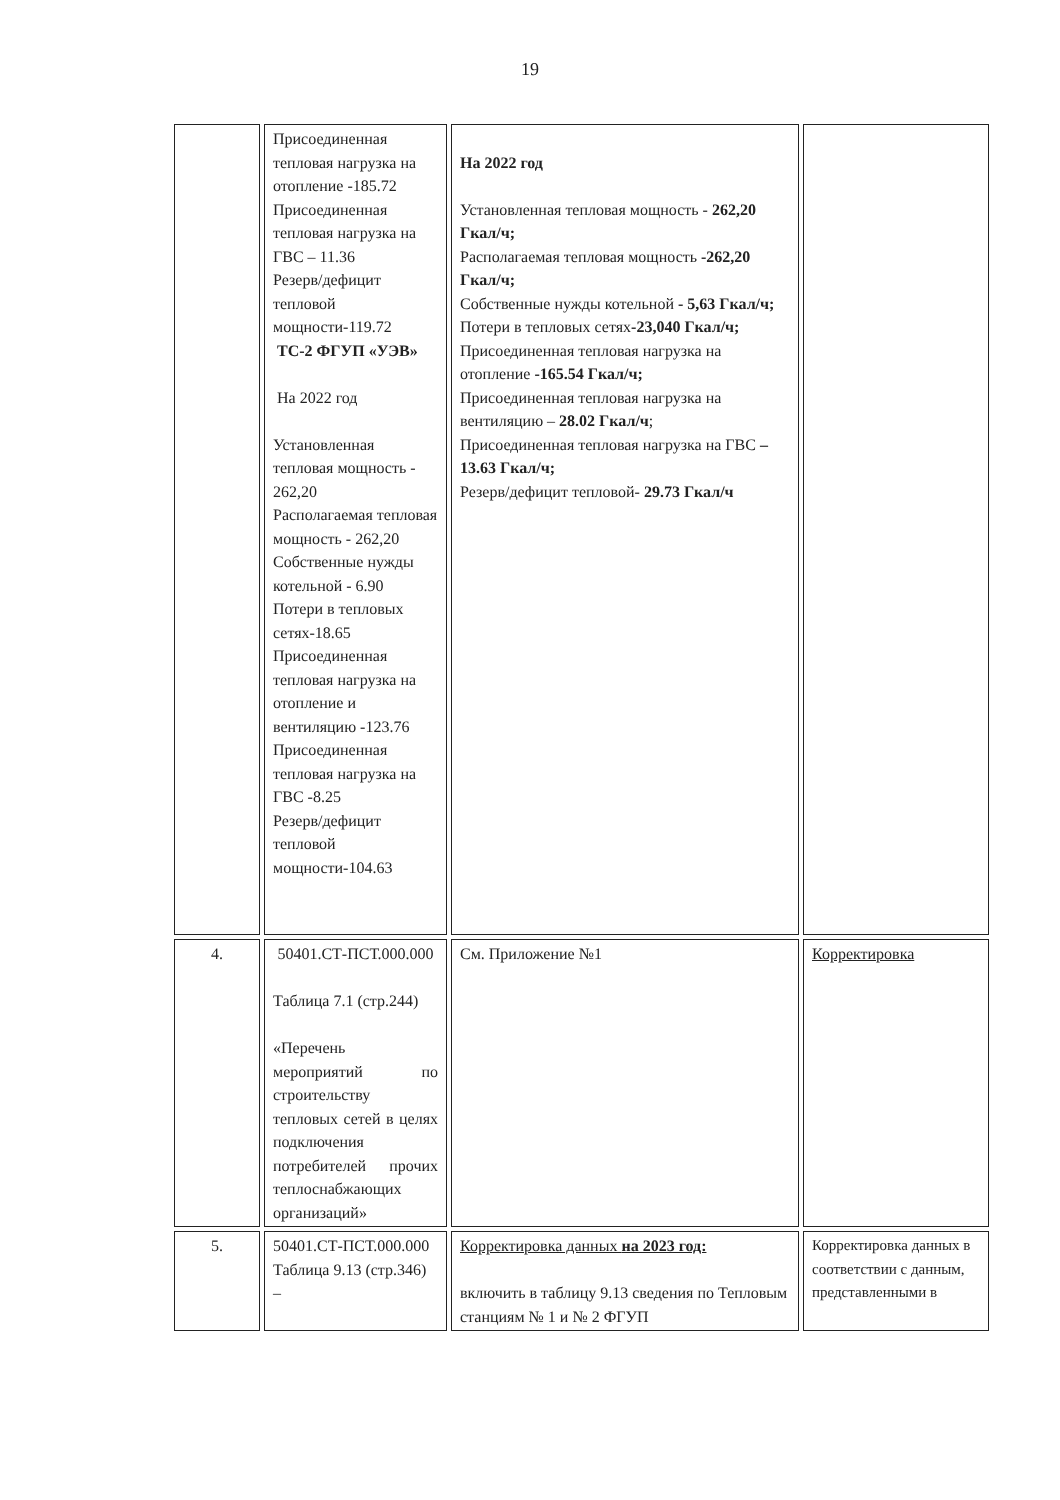19
| | Присоединенная тепловая нагрузка на отопление -185.72 Присоединенная тепловая нагрузка на ГВС – 11.36 Резерв/дефицит тепловой мощности-119.72 ТС-2 ФГУП «УЭВ» На 2022 год Установленная тепловая мощность - 262,20 Располагаемая тепловая мощность - 262,20 Собственные нужды котельной - 6.90 Потери в тепловых сетях-18.65 Присоединенная тепловая нагрузка на отопление и вентиляцию -123.76 Присоединенная тепловая нагрузка на ГВС -8.25 Резерв/дефицит тепловой мощности-104.63 | На 2022 год Установленная тепловая мощность - 262,20 Гкал/ч; Располагаемая тепловая мощность -262,20 Гкал/ч; Собственные нужды котельной - 5,63 Гкал/ч; Потери в тепловых сетях -23,040 Гкал/ч; Присоединенная тепловая нагрузка на отопление -165.54 Гкал/ч; Присоединенная тепловая нагрузка на вентиляцию – 28.02 Гкал/ч ; Присоединенная тепловая нагрузка на ГВС – 13.63 Гкал/ч; Резерв/дефицит тепловой- 29.73 Гкал/ч | |
| 4. | 50401.СТ-ПСТ.000.000 Таблица 7.1 (стр.244) «Перечень мероприятий по строительству тепловых сетей в целях подключения потребителей прочих теплоснабжающих организаций» | См. Приложение №1 | Корректировка |
| 5. | 50401.СТ-ПСТ.000.000 Таблица 9.13 (стр.346) – | Корректировка данных на 2023 год: включить в таблицу 9.13 сведения по Тепловым станциям № 1 и № 2 ФГУП | Корректировка данных в соответствии с данным, представленными в |